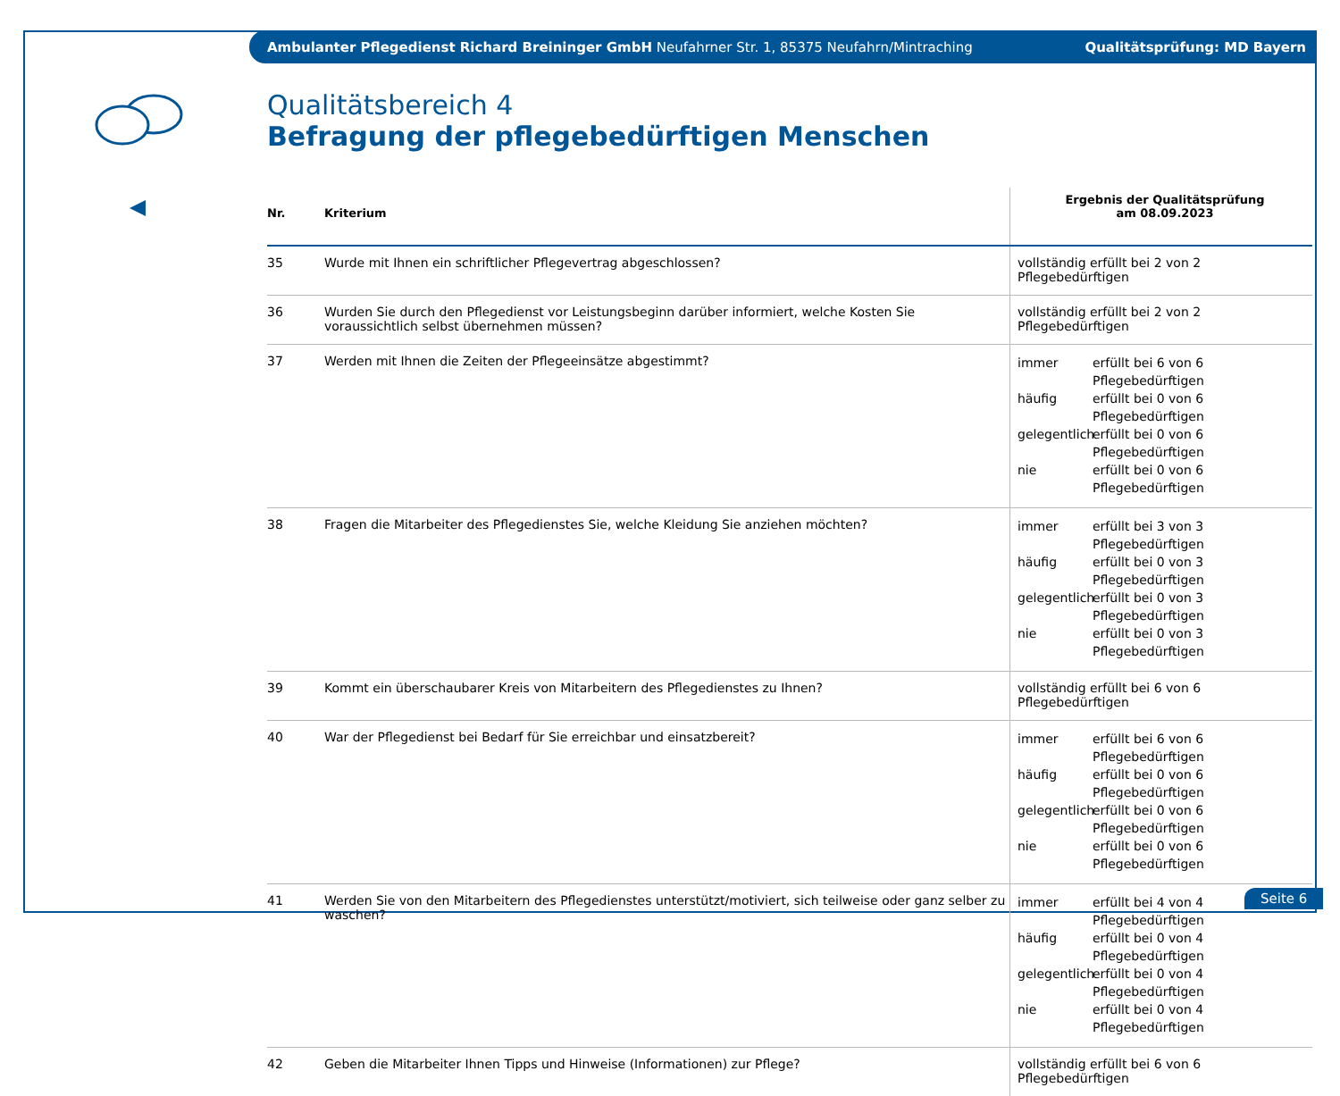Ambulanter Pflegedienst Richard Breininger GmbH Neufahrner Str. 1, 85375 Neufahrn/Mintraching Qualitätsprüfung: MD Bayern
Qualitätsbereich 4
Befragung der pflegebedürftigen Menschen
| Nr. | Kriterium | Ergebnis der Qualitätsprüfung am 08.09.2023 |
| --- | --- | --- |
| 35 | Wurde mit Ihnen ein schriftlicher Pflegevertrag abgeschlossen? | vollständig erfüllt bei 2 von 2 Pflegebedürftigen |
| 36 | Wurden Sie durch den Pflegedienst vor Leistungsbeginn darüber informiert, welche Kosten Sie voraussichtlich selbst übernehmen müssen? | vollständig erfüllt bei 2 von 2 Pflegebedürftigen |
| 37 | Werden mit Ihnen die Zeiten der Pflegeeinsätze abgestimmt? | immer erfüllt bei 6 von 6 Pflegebedürftigen häufig erfüllt bei 0 von 6 Pflegebedürftigen gelegentlich erfüllt bei 0 von 6 Pflegebedürftigen nie erfüllt bei 0 von 6 Pflegebedürftigen |
| 38 | Fragen die Mitarbeiter des Pflegedienstes Sie, welche Kleidung Sie anziehen möchten? | immer erfüllt bei 3 von 3 Pflegebedürftigen häufig erfüllt bei 0 von 3 Pflegebedürftigen gelegentlich erfüllt bei 0 von 3 Pflegebedürftigen nie erfüllt bei 0 von 3 Pflegebedürftigen |
| 39 | Kommt ein überschaubarer Kreis von Mitarbeitern des Pflegedienstes zu Ihnen? | vollständig erfüllt bei 6 von 6 Pflegebedürftigen |
| 40 | War der Pflegedienst bei Bedarf für Sie erreichbar und einsatzbereit? | immer erfüllt bei 6 von 6 Pflegebedürftigen häufig erfüllt bei 0 von 6 Pflegebedürftigen gelegentlich erfüllt bei 0 von 6 Pflegebedürftigen nie erfüllt bei 0 von 6 Pflegebedürftigen |
| 41 | Werden Sie von den Mitarbeitern des Pflegedienstes unterstützt/motiviert, sich teilweise oder ganz selber zu waschen? | immer erfüllt bei 4 von 4 Pflegebedürftigen häufig erfüllt bei 0 von 4 Pflegebedürftigen gelegentlich erfüllt bei 0 von 4 Pflegebedürftigen nie erfüllt bei 0 von 4 Pflegebedürftigen |
| 42 | Geben die Mitarbeiter Ihnen Tipps und Hinweise (Informationen) zur Pflege? | vollständig erfüllt bei 6 von 6 Pflegebedürftigen |
Seite 6